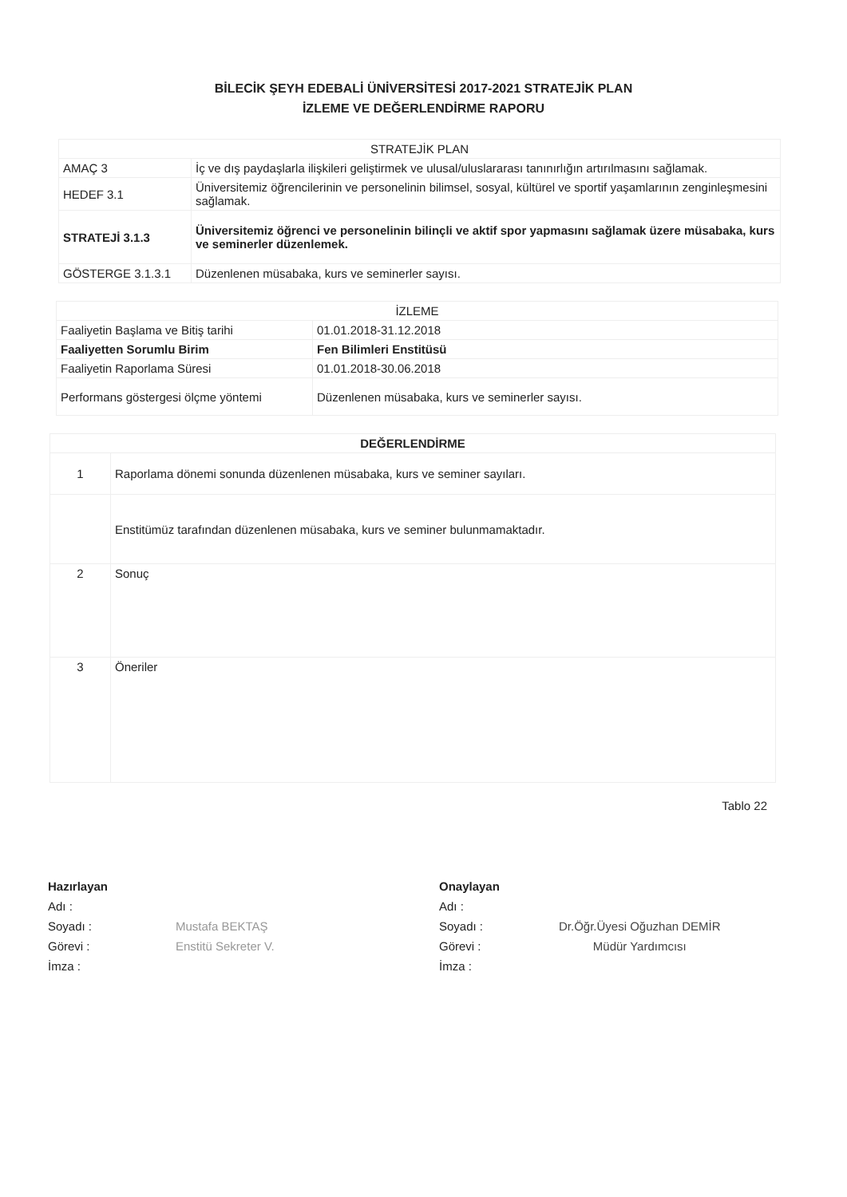BİLECİK ŞEYH EDEBALİ ÜNİVERSİTESİ 2017-2021 STRATEJİK PLAN
İZLEME VE DEĞERLENDİRME RAPORU
| STRATEJİK PLAN | |
| --- | --- |
| AMAÇ 3 | İç ve dış paydaşlarla ilişkileri geliştirmek ve ulusal/uluslararası tanınırlığın artırılmasını sağlamak. |
| HEDEF 3.1 | Üniversitemiz öğrencilerinin ve personelinin bilimsel, sosyal, kültürel ve sportif yaşamlarının zenginleşmesini sağlamak. |
| STRATEJİ 3.1.3 | Üniversitemiz öğrenci ve personelinin bilinçli ve aktif spor yapmasını sağlamak üzere müsabaka, kurs ve seminerler düzenlemek. |
| GÖSTERGE 3.1.3.1 | Düzenlenen müsabaka, kurs ve seminerler sayısı. |
| İZLEME | |
| --- | --- |
| Faaliyetin Başlama ve Bitiş tarihi | 01.01.2018-31.12.2018 |
| Faaliyetten Sorumlu Birim | Fen Bilimleri Enstitüsü |
| Faaliyetin Raporlama Süresi | 01.01.2018-30.06.2018 |
| Performans göstergesi ölçme yöntemi | Düzenlenen müsabaka, kurs ve seminerler sayısı. |
| DEĞERLENDİRME | |
| --- | --- |
| 1 | Raporlama dönemi sonunda düzenlenen müsabaka, kurs ve seminer sayıları. |
| | Enstitümüz tarafından düzenlenen müsabaka, kurs ve seminer bulunmamaktadır. |
| 2 | Sonuç |
| 3 | Öneriler |
Tablo 22
Hazırlayan
Adı :
Soyadı :
Görevi :
İmza :
Mustafa BEKTAŞ
Enstitü Sekreter V.
Onaylayan
Adı :
Soyadı :
Görevi :
İmza :
Dr.Öğr.Üyesi Oğuzhan DEMİR
Müdür Yardımcısı